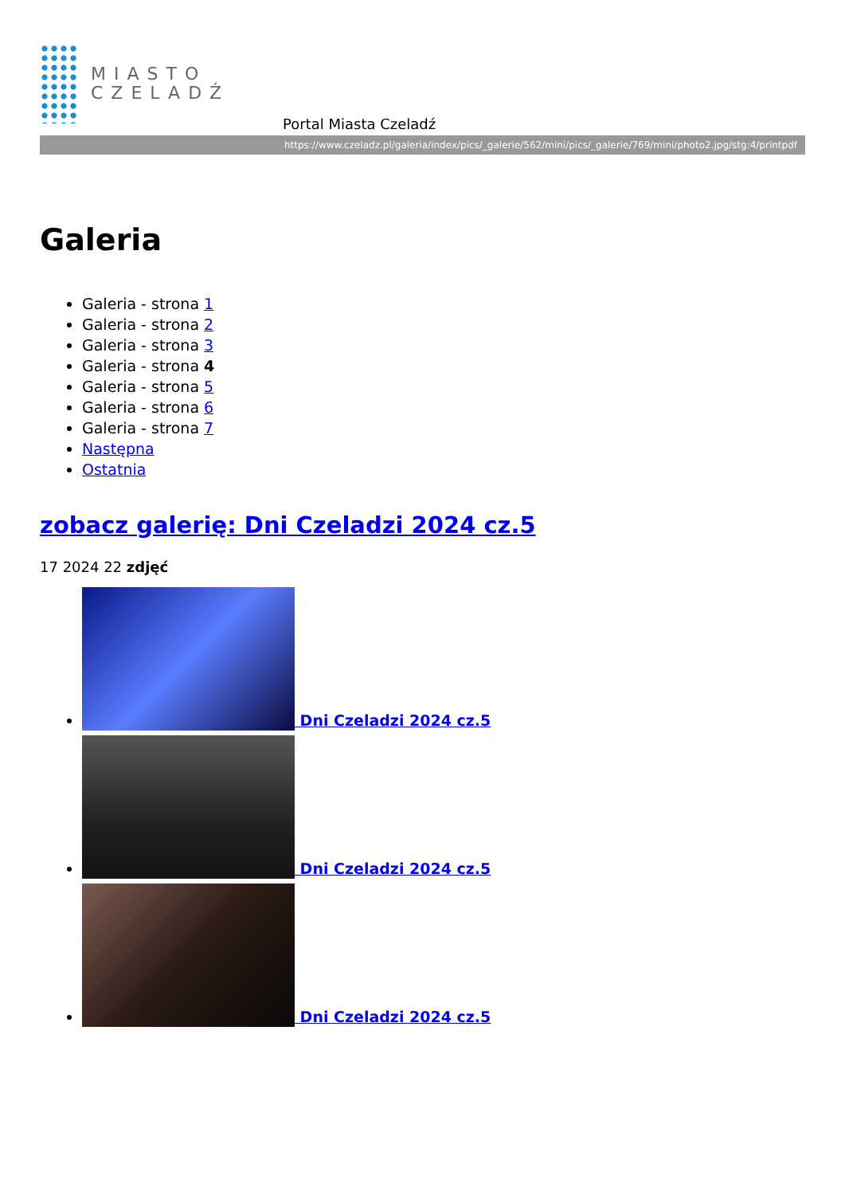MIASTO
CZELADŹ
Portal Miasta Czeladź
https://www.czeladz.pl/galeria/index/pics/_galerie/562/mini/pics/_galerie/769/mini/photo2.jpg/stg:4/printpdf
Galeria
Galeria - strona 1
Galeria - strona 2
Galeria - strona 3
Galeria - strona 4
Galeria - strona 5
Galeria - strona 6
Galeria - strona 7
Następna
Ostatnia
zobacz galerię: Dni Czeladzi 2024 cz.5
17 2024 22 zdjęć
Dni Czeladzi 2024 cz.5
Dni Czeladzi 2024 cz.5
Dni Czeladzi 2024 cz.5